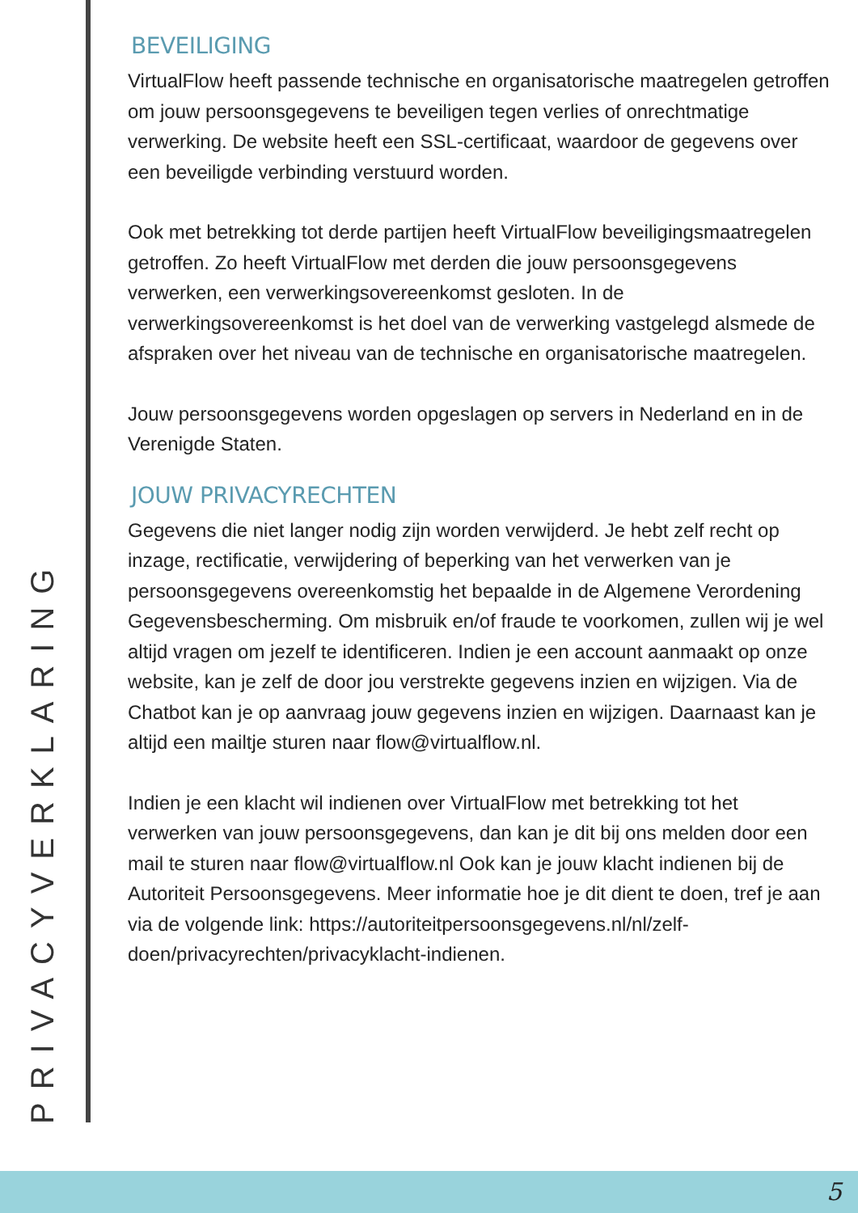PRIVACYVERKLARING
BEVEILIGING
VirtualFlow heeft passende technische en organisatorische maatregelen getroffen om jouw persoonsgegevens te beveiligen tegen verlies of onrechtmatige verwerking. De website heeft een SSL-certificaat, waardoor de gegevens over een beveiligde verbinding verstuurd worden.
Ook met betrekking tot derde partijen heeft VirtualFlow beveiligingsmaatregelen getroffen. Zo heeft VirtualFlow met derden die jouw persoonsgegevens verwerken, een verwerkingsovereenkomst gesloten. In de verwerkingsovereenkomst is het doel van de verwerking vastgelegd alsmede de afspraken over het niveau van de technische en organisatorische maatregelen.
Jouw persoonsgegevens worden opgeslagen op servers in Nederland en in de Verenigde Staten.
JOUW PRIVACYRECHTEN
Gegevens die niet langer nodig zijn worden verwijderd. Je hebt zelf recht op inzage, rectificatie, verwijdering of beperking van het verwerken van je persoonsgegevens overeenkomstig het bepaalde in de Algemene Verordening Gegevensbescherming. Om misbruik en/of fraude te voorkomen, zullen wij je wel altijd vragen om jezelf te identificeren. Indien je een account aanmaakt op onze website, kan je zelf de door jou verstrekte gegevens inzien en wijzigen. Via de Chatbot kan je op aanvraag jouw gegevens inzien en wijzigen. Daarnaast kan je altijd een mailtje sturen naar flow@virtualflow.nl.
Indien je een klacht wil indienen over VirtualFlow met betrekking tot het verwerken van jouw persoonsgegevens, dan kan je dit bij ons melden door een mail te sturen naar flow@virtualflow.nl Ook kan je jouw klacht indienen bij de Autoriteit Persoonsgegevens. Meer informatie hoe je dit dient te doen, tref je aan via de volgende link: https://autoriteitpersoonsgegevens.nl/nl/zelf-doen/privacyrechten/privacyklacht-indienen.
5